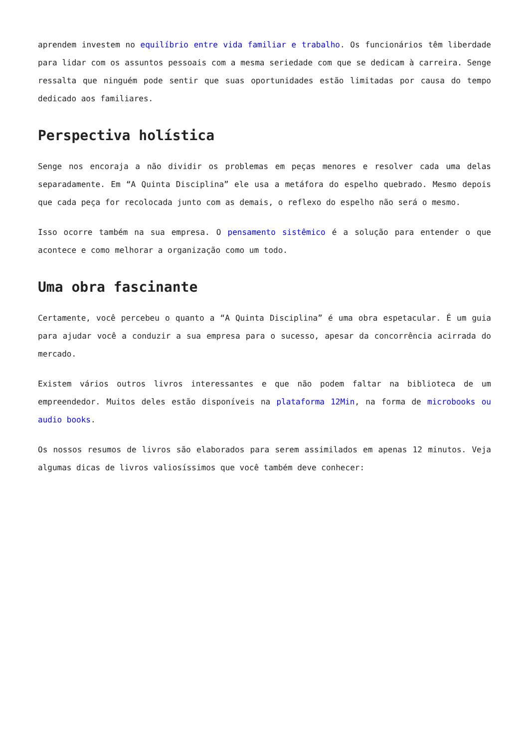aprendem investem no equilíbrio entre vida familiar e trabalho. Os funcionários têm liberdade para lidar com os assuntos pessoais com a mesma seriedade com que se dedicam à carreira. Senge ressalta que ninguém pode sentir que suas oportunidades estão limitadas por causa do tempo dedicado aos familiares.
Perspectiva holística
Senge nos encoraja a não dividir os problemas em peças menores e resolver cada uma delas separadamente. Em “A Quinta Disciplina” ele usa a metáfora do espelho quebrado. Mesmo depois que cada peça for recolocada junto com as demais, o reflexo do espelho não será o mesmo.
Isso ocorre também na sua empresa. O pensamento sistêmico é a solução para entender o que acontece e como melhorar a organização como um todo.
Uma obra fascinante
Certamente, você percebeu o quanto a “A Quinta Disciplina” é uma obra espetacular. É um guia para ajudar você a conduzir a sua empresa para o sucesso, apesar da concorrência acirrada do mercado.
Existem vários outros livros interessantes e que não podem faltar na biblioteca de um empreendedor. Muitos deles estão disponíveis na plataforma 12Min, na forma de microbooks ou audio books.
Os nossos resumos de livros são elaborados para serem assimilados em apenas 12 minutos. Veja algumas dicas de livros valiosíssimos que você também deve conhecer: